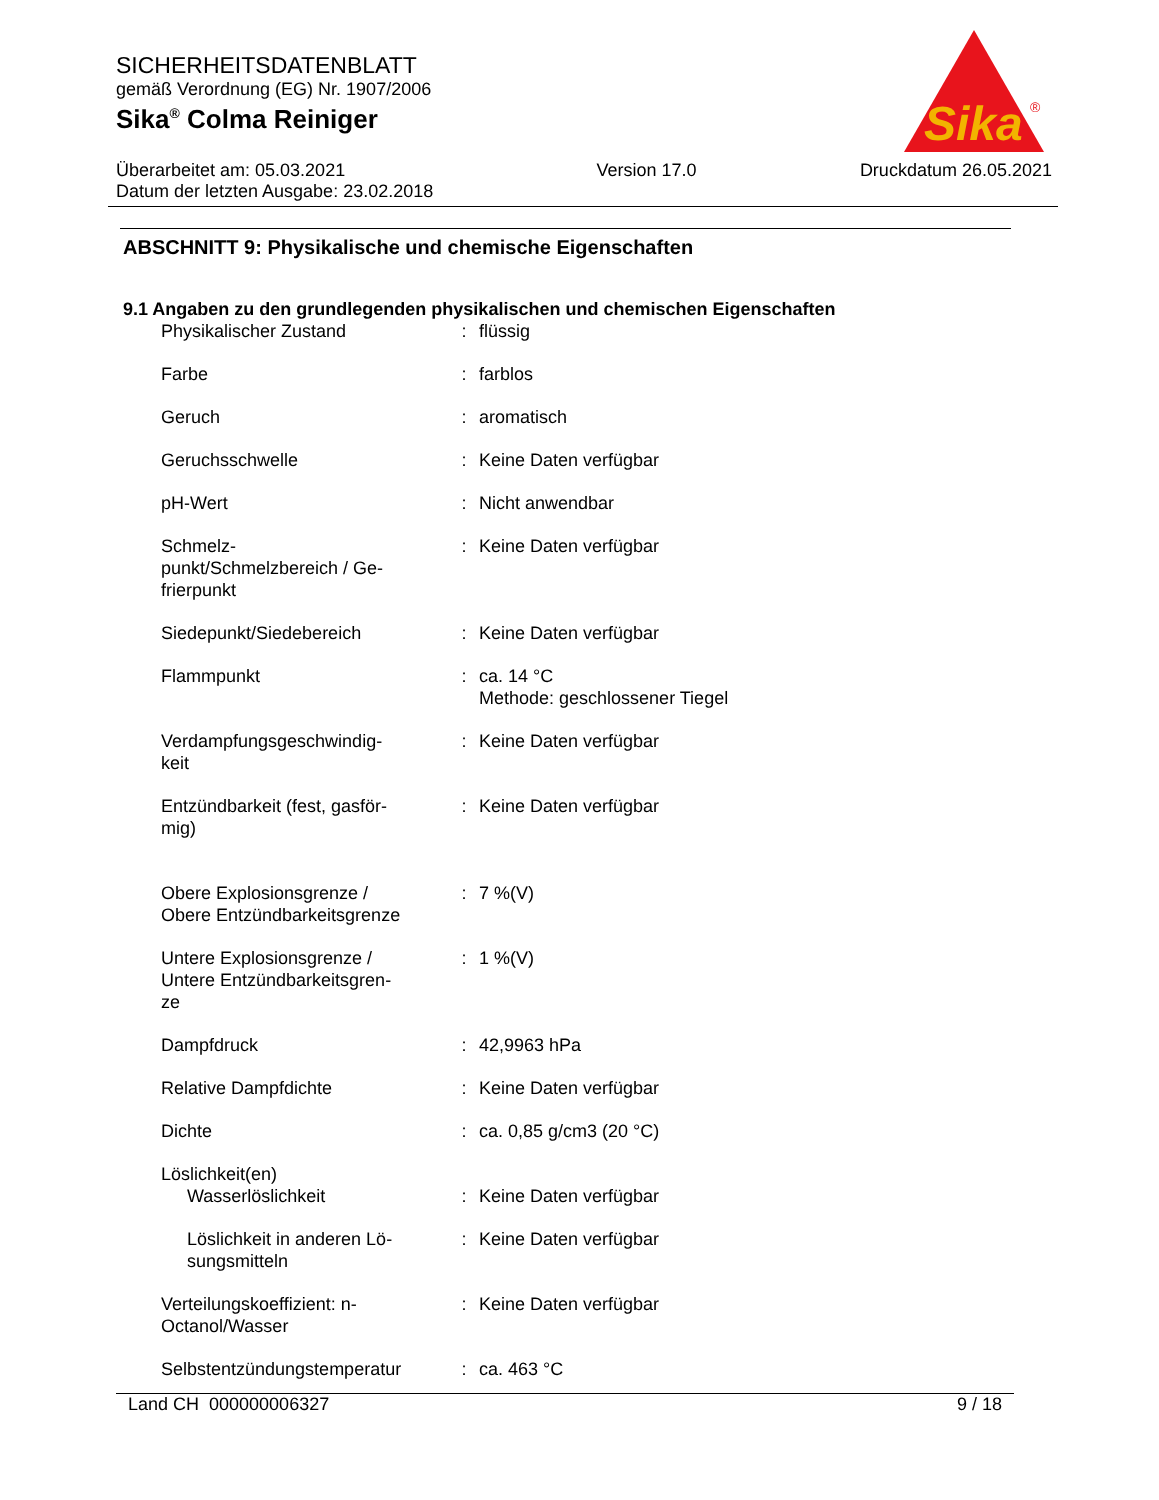SICHERHEITSDATENBLATT
gemäß Verordnung (EG) Nr. 1907/2006
Sika<sup>®</sup> Colma Reiniger
Sika
®
Überarbeitet am: 05.03.2021
Datum der letzten Ausgabe: 23.02.2018
Version 17.0 Druckdatum 26.05.2021
ABSCHNITT 9: Physikalische und chemische Eigenschaften
9.1 Angaben zu den grundlegenden physikalischen und chemischen Eigenschaften
| Physikalischer Zustand | : | flüssig |
| Farbe | : | farblos |
| Geruch | : | aromatisch |
| Geruchsschwelle | : | Keine Daten verfügbar |
| pH-Wert | : | Nicht anwendbar |
| Schmelz- punkt/Schmelzbereich / Ge- frierpunkt | : | Keine Daten verfügbar |
| Siedepunkt/Siedebereich | : | Keine Daten verfügbar |
| Flammpunkt | : | ca. 14 °C Methode: geschlossener Tiegel |
| Verdampfungsgeschwindig- keit | : | Keine Daten verfügbar |
| Entzündbarkeit (fest, gasför- mig) | : | Keine Daten verfügbar |
| Obere Explosionsgrenze / Obere Entzündbarkeitsgrenze | : | 7 %(V) |
| Untere Explosionsgrenze / Untere Entzündbarkeitsgren- ze | : | 1 %(V) |
| Dampfdruck | : | 42,9963 hPa |
| Relative Dampfdichte | : | Keine Daten verfügbar |
| Dichte | : | ca. 0,85 g/cm3 (20 °C) |
| Löslichkeit(en) | | |
| Wasserlöslichkeit | : | Keine Daten verfügbar |
| Löslichkeit in anderen Lö- sungsmitteln | : | Keine Daten verfügbar |
| Verteilungskoeffizient: n- Octanol/Wasser | : | Keine Daten verfügbar |
| Selbstentzündungstemperatur | : | ca. 463 °C |
Land CH 000000006327 9 / 18